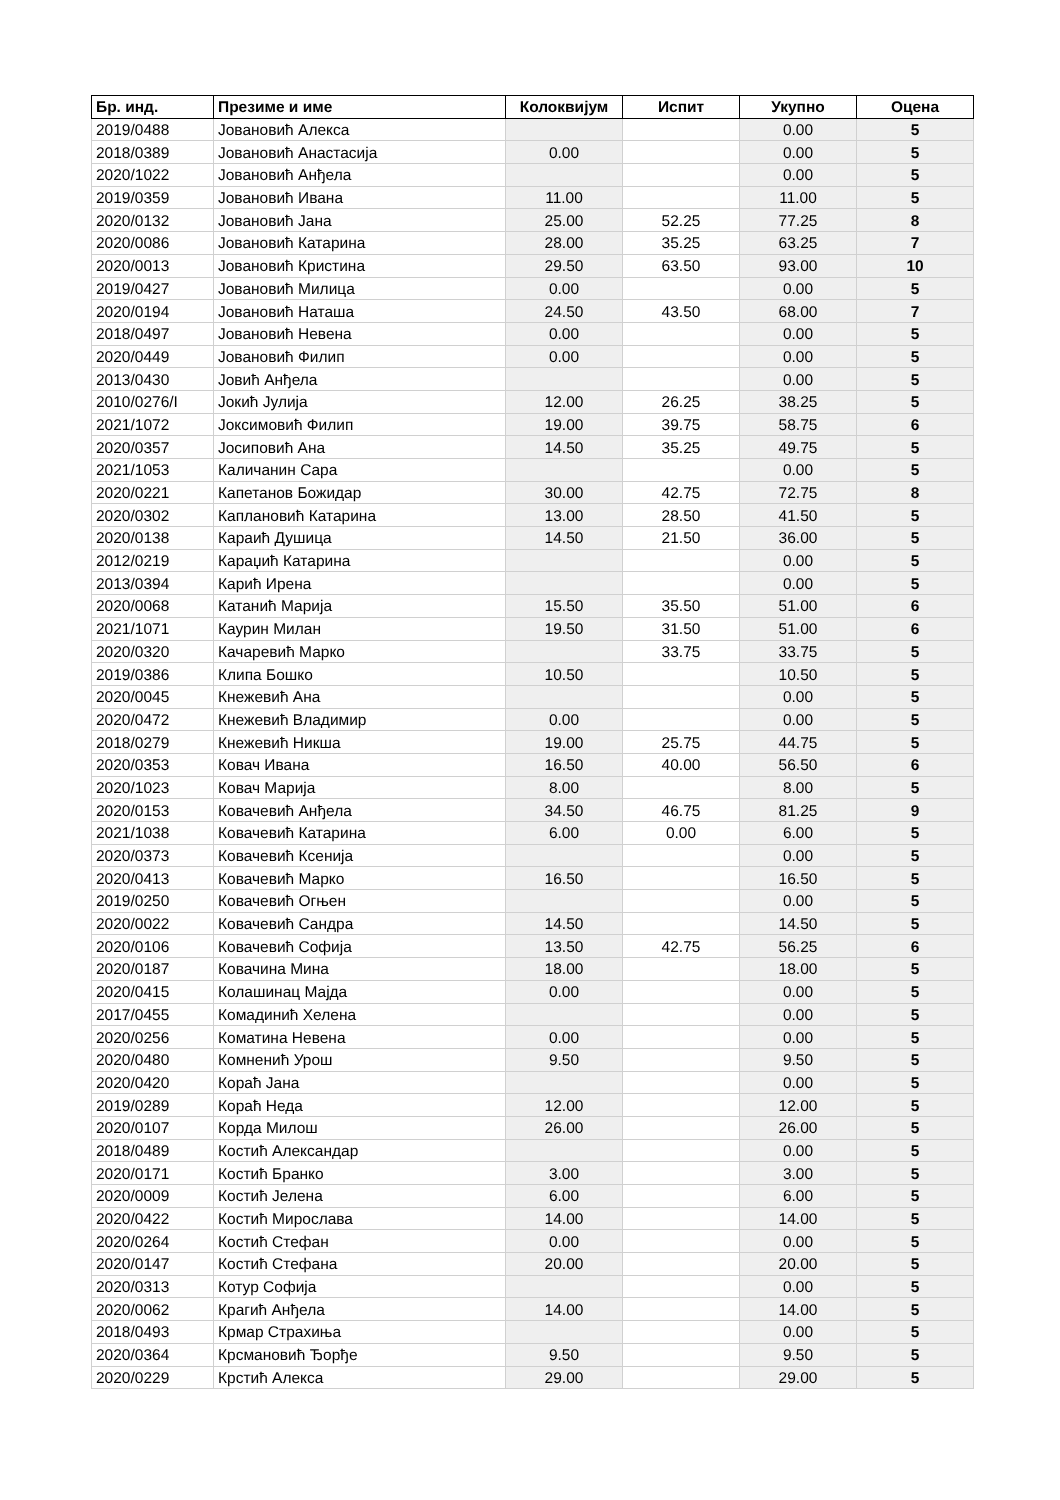| Бр. инд. | Презиме и име | Колоквијум | Испит | Укупно | Оцена |
| --- | --- | --- | --- | --- | --- |
| 2019/0488 | Јовановић Алекса | | | 0.00 | 5 |
| 2018/0389 | Јовановић Анастасија | 0.00 | | 0.00 | 5 |
| 2020/1022 | Јовановић Анђела | | | 0.00 | 5 |
| 2019/0359 | Јовановић Ивана | 11.00 | | 11.00 | 5 |
| 2020/0132 | Јовановић Јана | 25.00 | 52.25 | 77.25 | 8 |
| 2020/0086 | Јовановић Катарина | 28.00 | 35.25 | 63.25 | 7 |
| 2020/0013 | Јовановић Кристина | 29.50 | 63.50 | 93.00 | 10 |
| 2019/0427 | Јовановић Милица | 0.00 | | 0.00 | 5 |
| 2020/0194 | Јовановић Наташа | 24.50 | 43.50 | 68.00 | 7 |
| 2018/0497 | Јовановић Невена | 0.00 | | 0.00 | 5 |
| 2020/0449 | Јовановић Филип | 0.00 | | 0.00 | 5 |
| 2013/0430 | Јовић Анђела | | | 0.00 | 5 |
| 2010/0276/I | Јокић Јулија | 12.00 | 26.25 | 38.25 | 5 |
| 2021/1072 | Јоксимовић Филип | 19.00 | 39.75 | 58.75 | 6 |
| 2020/0357 | Јосиповић Ана | 14.50 | 35.25 | 49.75 | 5 |
| 2021/1053 | Каличанин Сара | | | 0.00 | 5 |
| 2020/0221 | Капетанов Божидар | 30.00 | 42.75 | 72.75 | 8 |
| 2020/0302 | Каплановић Катарина | 13.00 | 28.50 | 41.50 | 5 |
| 2020/0138 | Караић Душица | 14.50 | 21.50 | 36.00 | 5 |
| 2012/0219 | Караџић Катарина | | | 0.00 | 5 |
| 2013/0394 | Карић Ирена | | | 0.00 | 5 |
| 2020/0068 | Катанић Марија | 15.50 | 35.50 | 51.00 | 6 |
| 2021/1071 | Каурин Милан | 19.50 | 31.50 | 51.00 | 6 |
| 2020/0320 | Качаревић Марко | | 33.75 | 33.75 | 5 |
| 2019/0386 | Клипа Бошко | 10.50 | | 10.50 | 5 |
| 2020/0045 | Кнежевић Ана | | | 0.00 | 5 |
| 2020/0472 | Кнежевић Владимир | 0.00 | | 0.00 | 5 |
| 2018/0279 | Кнежевић Никша | 19.00 | 25.75 | 44.75 | 5 |
| 2020/0353 | Ковач Ивана | 16.50 | 40.00 | 56.50 | 6 |
| 2020/1023 | Ковач Марија | 8.00 | | 8.00 | 5 |
| 2020/0153 | Ковачевић Анђела | 34.50 | 46.75 | 81.25 | 9 |
| 2021/1038 | Ковачевић Катарина | 6.00 | 0.00 | 6.00 | 5 |
| 2020/0373 | Ковачевић Ксенија | | | 0.00 | 5 |
| 2020/0413 | Ковачевић Марко | 16.50 | | 16.50 | 5 |
| 2019/0250 | Ковачевић Огњен | | | 0.00 | 5 |
| 2020/0022 | Ковачевић Сандра | 14.50 | | 14.50 | 5 |
| 2020/0106 | Ковачевић Софија | 13.50 | 42.75 | 56.25 | 6 |
| 2020/0187 | Ковачина Мина | 18.00 | | 18.00 | 5 |
| 2020/0415 | Колашинац Мајда | 0.00 | | 0.00 | 5 |
| 2017/0455 | Комадинић Хелена | | | 0.00 | 5 |
| 2020/0256 | Коматина Невена | 0.00 | | 0.00 | 5 |
| 2020/0480 | Комненић Урош | 9.50 | | 9.50 | 5 |
| 2020/0420 | Кораћ Јана | | | 0.00 | 5 |
| 2019/0289 | Кораћ Неда | 12.00 | | 12.00 | 5 |
| 2020/0107 | Корда Милош | 26.00 | | 26.00 | 5 |
| 2018/0489 | Костић Александар | | | 0.00 | 5 |
| 2020/0171 | Костић Бранко | 3.00 | | 3.00 | 5 |
| 2020/0009 | Костић Јелена | 6.00 | | 6.00 | 5 |
| 2020/0422 | Костић Мирослава | 14.00 | | 14.00 | 5 |
| 2020/0264 | Костић Стефан | 0.00 | | 0.00 | 5 |
| 2020/0147 | Костић Стефана | 20.00 | | 20.00 | 5 |
| 2020/0313 | Котур Софија | | | 0.00 | 5 |
| 2020/0062 | Крагић Анђела | 14.00 | | 14.00 | 5 |
| 2018/0493 | Крмар Страхиња | | | 0.00 | 5 |
| 2020/0364 | Крсмановић Ђорђе | 9.50 | | 9.50 | 5 |
| 2020/0229 | Крстић Алекса | 29.00 | | 29.00 | 5 |